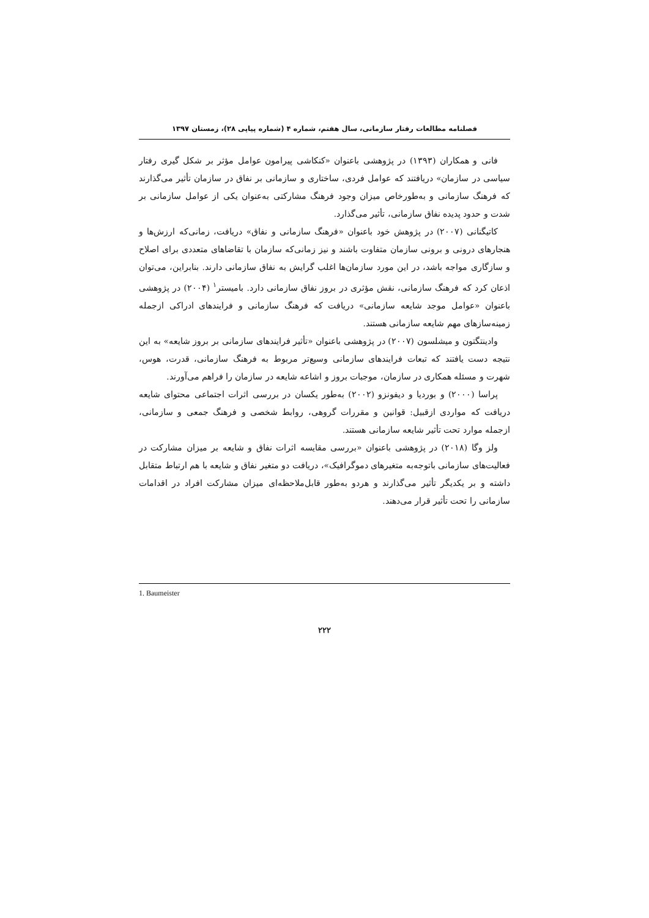فصلنامه مطالعات رفتار سازمانی، سال هفتم، شماره ۴ (شماره پیاپی ۲۸)، زمستان ۱۳۹۷
فانی و همکاران (۱۳۹۳) در پژوهشی باعنوان «کنکاشی پیرامون عوامل مؤثر بر شکل گیری رفتار سیاسی در سازمان» دریافتند که عوامل فردی، ساختاری و سازمانی بر نفاق در سازمان تأثیر می‌گذارند که فرهنگ سازمانی و به‌طورخاص میزان وجود فرهنگ مشارکتی به‌عنوان یکی از عوامل سازمانی بر شدت و حدود پدیده نفاق سازمانی، تأثیر می‌گذارد.
کاتیگنانی (۲۰۰۷) در پژوهش خود باعنوان «فرهنگ سازمانی و نفاق» دریافت، زمانی‌که ارزش‌ها و هنجارهای درونی و برونی سازمان متفاوت باشند و نیز زمانی‌که سازمان با تقاضاهای متعددی برای اصلاح و سازگاری مواجه باشد، در این مورد سازمان‌ها اغلب گرایش به نفاق سازمانی دارند. بنابراین، می‌توان اذعان کرد که فرهنگ سازمانی، نقش مؤثری در بروز نفاق سازمانی دارد. بامیستر<sup>۱</sup> (۲۰۰۴) در پژوهشی باعنوان «عوامل موجد شایعه سازمانی» دریافت که فرهنگ سازمانی و فرایندهای ادراکی ازجمله زمینه‌سازهای مهم شایعه سازمانی هستند.
وادینتگتون و میشلسون (۲۰۰۷) در پژوهشی باعنوان «تأثیر فرایندهای سازمانی بر بروز شایعه» به این نتیجه دست یافتند که تبعات فرایندهای سازمانی وسیع‌تر مربوط به فرهنگ سازمانی، قدرت، هوس، شهرت و مسئله همکاری در سازمان، موجبات بروز و اشاعه شایعه در سازمان را فراهم می‌آورند.
پراسا (۲۰۰۰) و بوردیا و دیفونزو (۲۰۰۲) به‌طور یکسان در بررسی اثرات اجتماعی محتوای شایعه دریافت که مواردی ازقبیل: قوانین و مقررات گروهی، روابط شخصی و فرهنگ جمعی و سازمانی، ازجمله موارد تحت تأثیر شایعه سازمانی هستند.
ولز وگا (۲۰۱۸) در پژوهشی باعنوان «بررسی مقایسه اثرات نفاق و شایعه بر میزان مشارکت در فعالیت‌های سازمانی باتوجه‌به متغیرهای دموگرافیک»، دریافت دو متغیر نفاق و شایعه با هم ارتباط متقابل داشته و بر یکدیگر تأثیر می‌گذارند و هردو به‌طور قابل‌ملاحظه‌ای میزان مشارکت افراد در اقدامات سازمانی را تحت تأثیر قرار می‌دهند.
1. Baumeister
۲۲۲